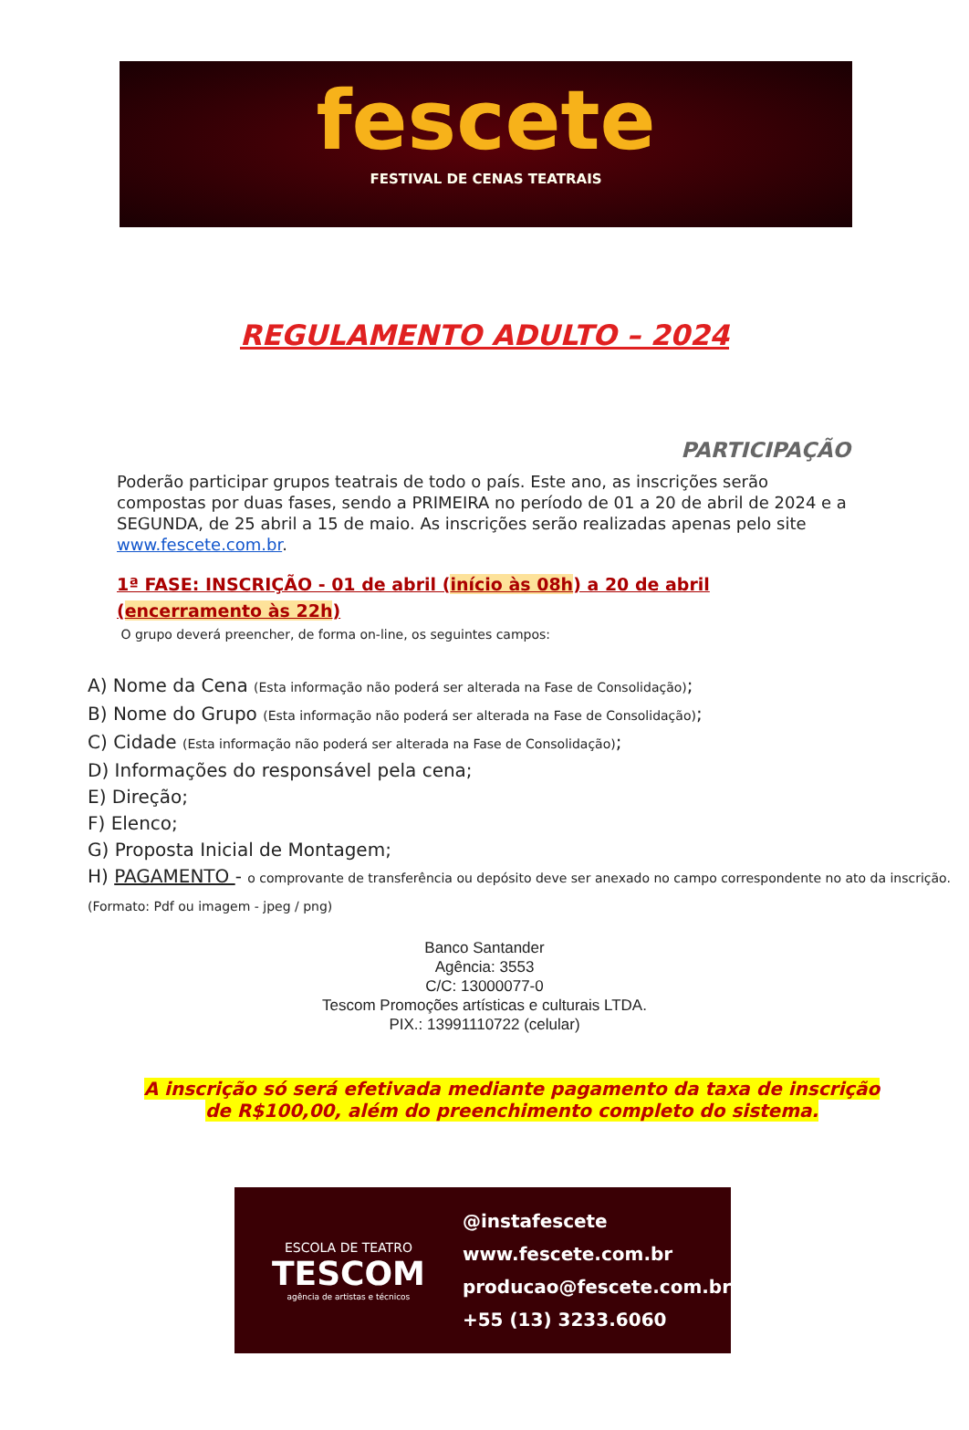fescete
FESTIVAL DE CENAS TEATRAIS
REGULAMENTO ADULTO – 2024
PARTICIPAÇÃO
Poderão participar grupos teatrais de todo o país. Este ano, as inscrições serão compostas por duas fases, sendo a PRIMEIRA no período de 01 a 20 de abril de 2024 e a SEGUNDA, de 25 abril a 15 de maio. As inscrições serão realizadas apenas pelo site www.fescete.com.br.
1ª FASE: INSCRIÇÃO - 01 de abril (início às 08h) a 20 de abril (encerramento às 22h)
O grupo deverá preencher, de forma on-line, os seguintes campos:
A) Nome da Cena (Esta informação não poderá ser alterada na Fase de Consolidação);
B) Nome do Grupo (Esta informação não poderá ser alterada na Fase de Consolidação);
C) Cidade (Esta informação não poderá ser alterada na Fase de Consolidação);
D) Informações do responsável pela cena;
E) Direção;
F) Elenco;
G) Proposta Inicial de Montagem;
H) PAGAMENTO - o comprovante de transferência ou depósito deve ser anexado no campo correspondente no ato da inscrição. (Formato: Pdf ou imagem - jpeg / png)
Banco Santander
Agência: 3553
C/C: 13000077-0
Tescom Promoções artísticas e culturais LTDA.
PIX.: 13991110722 (celular)
A inscrição só será efetivada mediante pagamento da taxa de inscrição
de R$100,00, além do preenchimento completo do sistema.
ESCOLA DE TEATRO
TESCOM
agência de artistas e técnicos
@instafescete
www.fescete.com.br
producao@fescete.com.br
+55 (13) 3233.6060